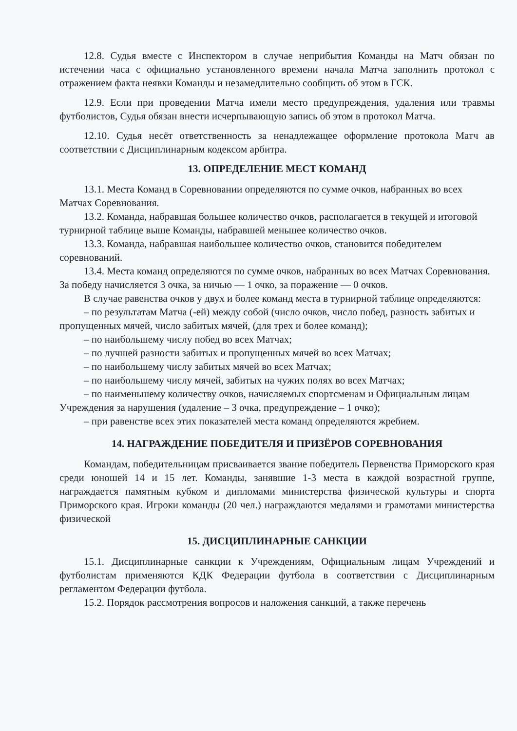12.8. Судья вместе с Инспектором в случае неприбытия Команды на Матч обязан по истечении часа с официально установленного времени начала Матча заполнить протокол с отражением факта неявки Команды и незамедлительно сообщить об этом в ГСК.
12.9. Если при проведении Матча имели место предупреждения, удаления или травмы футболистов, Судья обязан внести исчерпывающую запись об этом в протокол Матча.
12.10. Судья несёт ответственность за ненадлежащее оформление протокола Матч ав соответствии с Дисциплинарным кодексом арбитра.
13. ОПРЕДЕЛЕНИЕ МЕСТ КОМАНД
13.1. Места Команд в Соревновании определяются по сумме очков, набранных во всех Матчах Соревнования.
13.2. Команда, набравшая большее количество очков, располагается в текущей и итоговой турнирной таблице выше Команды, набравшей меньшее количество очков.
13.3. Команда, набравшая наибольшее количество очков, становится победителем соревнований.
13.4. Места команд определяются по сумме очков, набранных во всех Матчах Соревнования. За победу начисляется 3 очка, за ничью — 1 очко, за поражение — 0 очков.
В случае равенства очков у двух и более команд места в турнирной таблице определяются:
– по результатам Матча (-ей) между собой (число очков, число побед, разность забитых и пропущенных мячей, число забитых мячей, (для трех и более команд);
– по наибольшему числу побед во всех Матчах;
– по лучшей разности забитых и пропущенных мячей во всех Матчах;
– по наибольшему числу забитых мячей во всех Матчах;
– по наибольшему числу мячей, забитых на чужих полях во всех Матчах;
– по наименьшему количеству очков, начисляемых спортсменам и Официальным лицам Учреждения за нарушения (удаление – 3 очка, предупреждение – 1 очко);
– при равенстве всех этих показателей места команд определяются жребием.
14. НАГРАЖДЕНИЕ ПОБЕДИТЕЛЯ И ПРИЗЁРОВ СОРЕВНОВАНИЯ
Командам, победительницам присваивается звание победитель Первенства Приморского края среди юношей 14 и 15 лет. Команды, занявшие 1-3 места в каждой возрастной группе, награждается памятным кубком и дипломами министерства физической культуры и спорта Приморского края. Игроки команды (20 чел.) награждаются медалями и грамотами министерства физической
15. ДИСЦИПЛИНАРНЫЕ САНКЦИИ
15.1. Дисциплинарные санкции к Учреждениям, Официальным лицам Учреждений и футболистам применяются КДК Федерации футбола в соответствии с Дисциплинарным регламентом Федерации футбола.
15.2. Порядок рассмотрения вопросов и наложения санкций, а также перечень